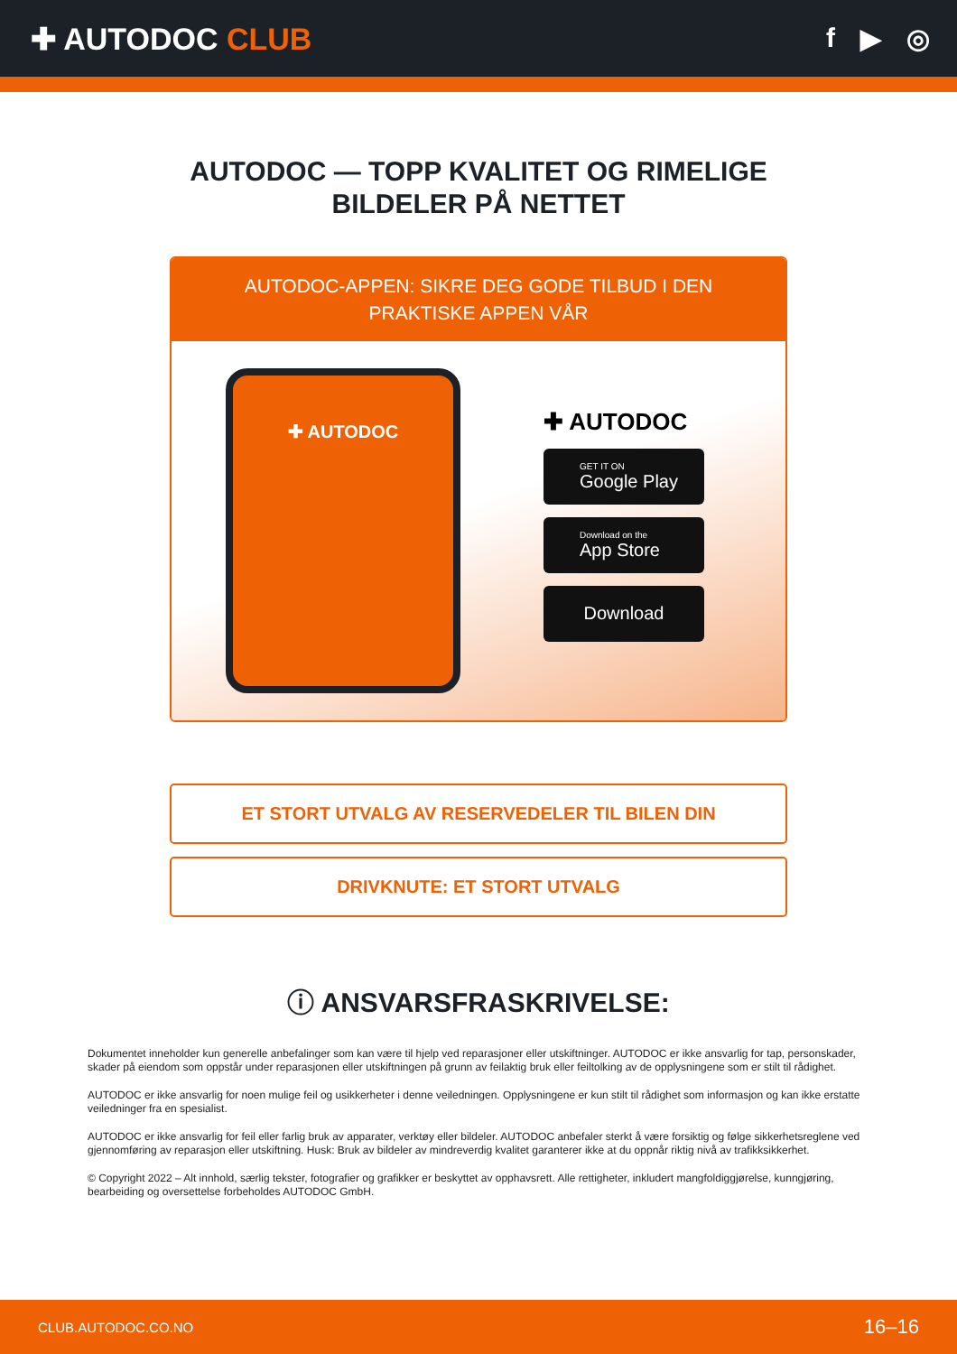✚ AUTODOC CLUB f ▶ ◎
AUTODOC — TOPP KVALITET OG RIMELIGE BILDELER PÅ NETTET
AUTODOC-APPEN: SIKRE DEG GODE TILBUD I DEN PRAKTISKE APPEN VÅR
✚ AUTODOC
✚ AUTODOC
GET IT ON
Google Play
Download on the
App Store
Download
ET STORT UTVALG AV RESERVEDELER TIL BILEN DIN
DRIVKNUTE: ET STORT UTVALG
ⓘ ANSVARSFRASKRIVELSE:
Dokumentet inneholder kun generelle anbefalinger som kan være til hjelp ved reparasjoner eller utskiftninger. AUTODOC er ikke ansvarlig for tap, personskader, skader på eiendom som oppstår under reparasjonen eller utskiftningen på grunn av feilaktig bruk eller feiltolking av de opplysningene som er stilt til rådighet.
AUTODOC er ikke ansvarlig for noen mulige feil og usikkerheter i denne veiledningen. Opplysningene er kun stilt til rådighet som informasjon og kan ikke erstatte veiledninger fra en spesialist.
AUTODOC er ikke ansvarlig for feil eller farlig bruk av apparater, verktøy eller bildeler. AUTODOC anbefaler sterkt å være forsiktig og følge sikkerhetsreglene ved gjennomføring av reparasjon eller utskiftning. Husk: Bruk av bildeler av mindreverdig kvalitet garanterer ikke at du oppnår riktig nivå av trafikksikkerhet.
© Copyright 2022 – Alt innhold, særlig tekster, fotografier og grafikker er beskyttet av opphavsrett. Alle rettigheter, inkludert mangfoldiggjørelse, kunngjøring, bearbeiding og oversettelse forbeholdes AUTODOC GmbH.
CLUB.AUTODOC.CO.NO 16–16